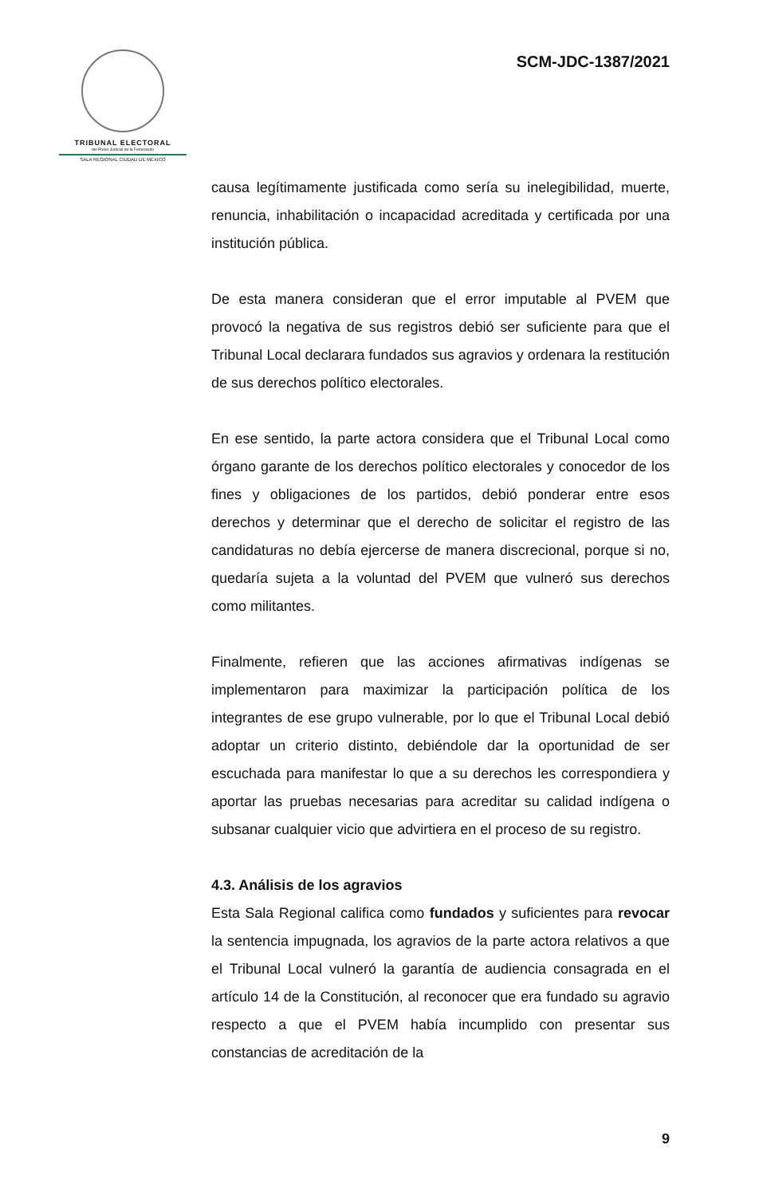TRIBUNAL ELECTORAL
del Poder Judicial de la Federación
SALA REGIONAL CIUDAD DE MÉXICO
SCM-JDC-1387/2021
causa legítimamente justificada como sería su inelegibilidad, muerte, renuncia, inhabilitación o incapacidad acreditada y certificada por una institución pública.
De esta manera consideran que el error imputable al PVEM que provocó la negativa de sus registros debió ser suficiente para que el Tribunal Local declarara fundados sus agravios y ordenara la restitución de sus derechos político electorales.
En ese sentido, la parte actora considera que el Tribunal Local como órgano garante de los derechos político electorales y conocedor de los fines y obligaciones de los partidos, debió ponderar entre esos derechos y determinar que el derecho de solicitar el registro de las candidaturas no debía ejercerse de manera discrecional, porque si no, quedaría sujeta a la voluntad del PVEM que vulneró sus derechos como militantes.
Finalmente, refieren que las acciones afirmativas indígenas se implementaron para maximizar la participación política de los integrantes de ese grupo vulnerable, por lo que el Tribunal Local debió adoptar un criterio distinto, debiéndole dar la oportunidad de ser escuchada para manifestar lo que a su derechos les correspondiera y aportar las pruebas necesarias para acreditar su calidad indígena o subsanar cualquier vicio que advirtiera en el proceso de su registro.
4.3. Análisis de los agravios
Esta Sala Regional califica como fundados y suficientes para revocar la sentencia impugnada, los agravios de la parte actora relativos a que el Tribunal Local vulneró la garantía de audiencia consagrada en el artículo 14 de la Constitución, al reconocer que era fundado su agravio respecto a que el PVEM había incumplido con presentar sus constancias de acreditación de la
9